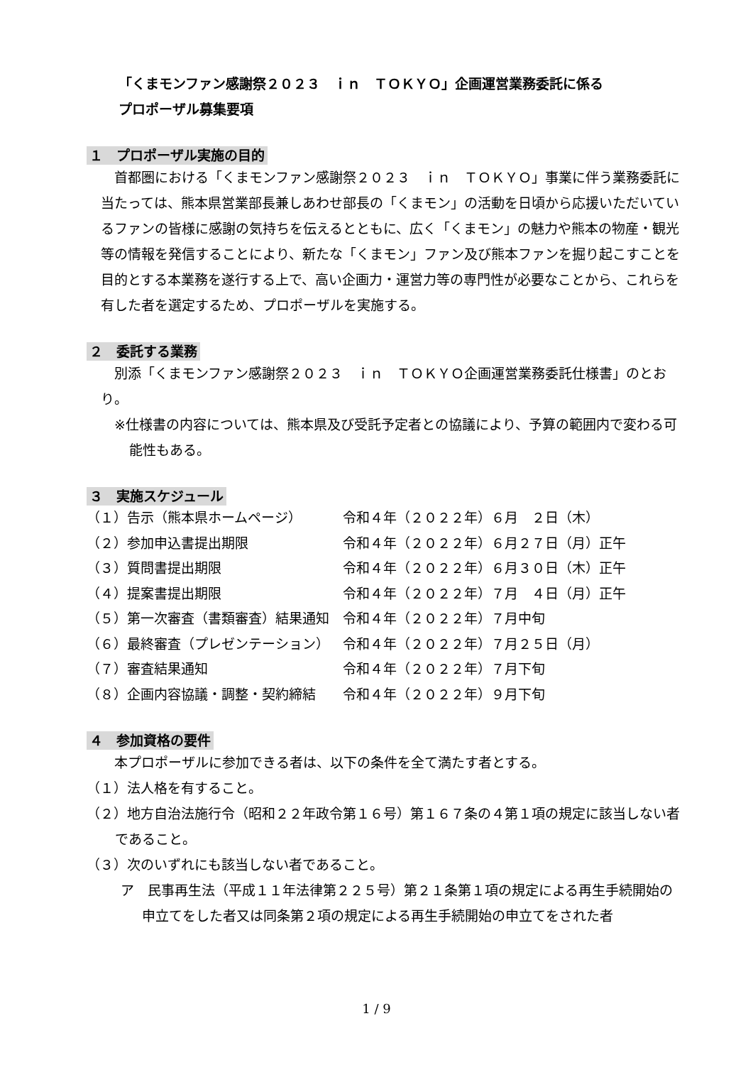「くまモンファン感謝祭２０２３　ｉｎ　ＴＯＫＹＯ」企画運営業務委託に係る
プロポーザル募集要項
１　プロポーザル実施の目的
首都圏における「くまモンファン感謝祭２０２３　ｉｎ　ＴＯＫＹＯ」事業に伴う業務委託に当たっては、熊本県営業部長兼しあわせ部長の「くまモン」の活動を日頃から応援いただいているファンの皆様に感謝の気持ちを伝えるとともに、広く「くまモン」の魅力や熊本の物産・観光等の情報を発信することにより、新たな「くまモン」ファン及び熊本ファンを掘り起こすことを目的とする本業務を遂行する上で、高い企画力・運営力等の専門性が必要なことから、これらを有した者を選定するため、プロポーザルを実施する。
２　委託する業務
別添「くまモンファン感謝祭２０２３　ｉｎ　ＴＯＫＹＯ企画運営業務委託仕様書」のとおり。
※仕様書の内容については、熊本県及び受託予定者との協議により、予算の範囲内で変わる可能性もある。
３　実施スケジュール
| （１）告示（熊本県ホームページ） | 令和４年（２０２２年）６月 ２日（木） |
| （２）参加申込書提出期限 | 令和４年（２０２２年）６月２７日（月）正午 |
| （３）質問書提出期限 | 令和４年（２０２２年）６月３０日（木）正午 |
| （４）提案書提出期限 | 令和４年（２０２２年）７月 ４日（月）正午 |
| （５）第一次審査（書類審査）結果通知 | 令和４年（２０２２年）７月中旬 |
| （６）最終審査（プレゼンテーション） | 令和４年（２０２２年）７月２５日（月） |
| （７）審査結果通知 | 令和４年（２０２２年）７月下旬 |
| （８）企画内容協議・調整・契約締結 | 令和４年（２０２２年）９月下旬 |
４　参加資格の要件
本プロポーザルに参加できる者は、以下の条件を全て満たす者とする。
（１）法人格を有すること。
（２）地方自治法施行令（昭和２２年政令第１６号）第１６７条の４第１項の規定に該当しない者であること。
（３）次のいずれにも該当しない者であること。
ア　民事再生法（平成１１年法律第２２５号）第２１条第１項の規定による再生手続開始の申立てをした者又は同条第２項の規定による再生手続開始の申立てをされた者
1 / 9